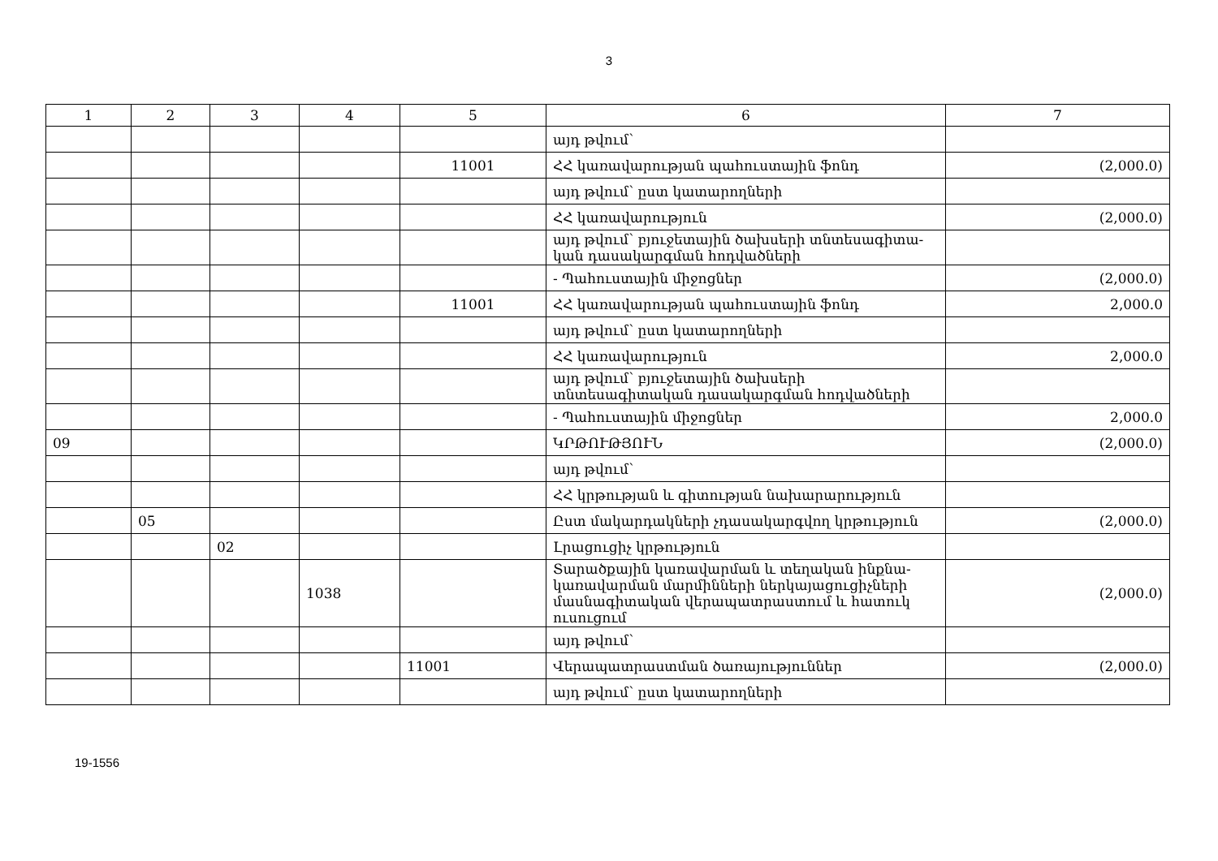3
| 1 | 2 | 3 | 4 | 5 | 6 | 7 |
| --- | --- | --- | --- | --- | --- | --- |
| | | | | | այդ թվում՝ | |
| | | | | 11001 | ՀՀ կառավարության պահուստային ֆոնդ | (2,000.0) |
| | | | | | այդ թվում՝ ըստ կատարողների | |
| | | | | | ՀՀ կառավարություն | (2,000.0) |
| | | | | | այդ թվում՝ բյուջետային ծախսերի տնտեսագիտա-կան դասակարգման հոդվածների | |
| | | | | | - Պահուստային միջոցներ | (2,000.0) |
| | | | | 11001 | ՀՀ կառավարության պահուստային ֆոնդ | 2,000.0 |
| | | | | | այդ թվում՝ ըստ կատարողների | |
| | | | | | ՀՀ կառավարություն | 2,000.0 |
| | | | | | այդ թվում՝ բյուջետային ծախսերի տնտեսագիտական դասակարգման հոդվածների | |
| | | | | | - Պահուստային միջոցներ | 2,000.0 |
| 09 | | | | | ԿՐԹՈՒԹՅՈՒՆ | (2,000.0) |
| | | | | | այդ թվում՝ | |
| | | | | | ՀՀ կրթության և գիտության նախարարություն | |
| | 05 | | | | Ըստ մակարդակների չդասակարգվող կրթություն | (2,000.0) |
| | | 02 | | | Լրացուցիչ կրթություն | |
| | | | 1038 | | Տարածքային կառավարման և տեղական ինքնա-կառավարման մարմինների ներկայացուցիչների մասնագիտական վերապատրաստում և հատուկ ուսուցում | (2,000.0) |
| | | | | | այդ թվում՝ | |
| | | | | 11001 | Վերապատրաստման ծառայություններ | (2,000.0) |
| | | | | | այդ թվում՝ ըստ կատարողների | |
19-1556